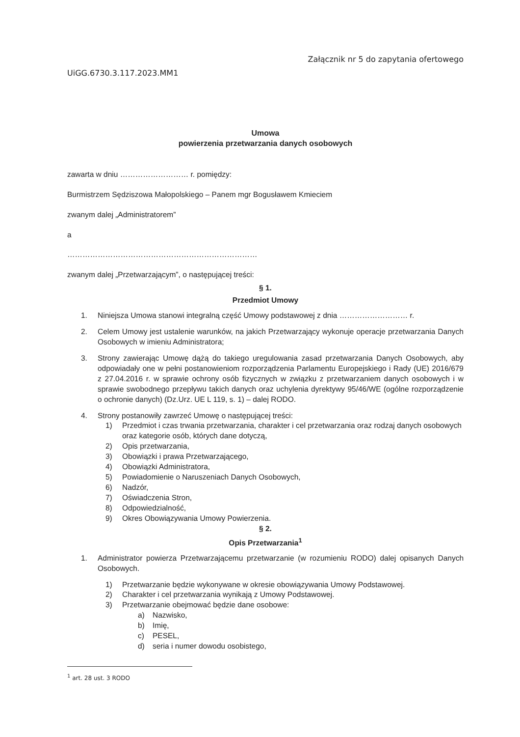UiGG.6730.3.117.2023.MM1
Załącznik nr 5 do zapytania ofertowego
Umowa
powierzenia przetwarzania danych osobowych
zawarta w dniu ……………………… r. pomiędzy:
Burmistrzem Sędziszowa Małopolskiego – Panem mgr Bogusławem Kmieciem
zwanym dalej „Administratorem”
a
…………………………………………………………………
zwanym dalej „Przetwarzającym”, o następującej treści:
§ 1.
Przedmiot Umowy
1. Niniejsza Umowa stanowi integralną część Umowy podstawowej z dnia ……………………… r.
2. Celem Umowy jest ustalenie warunków, na jakich Przetwarzający wykonuje operacje przetwarzania Danych Osobowych w imieniu Administratora;
3. Strony zawierając Umowę dążą do takiego uregulowania zasad przetwarzania Danych Osobowych, aby odpowiadały one w pełni postanowieniom rozporządzenia Parlamentu Europejskiego i Rady (UE) 2016/679 z 27.04.2016 r. w sprawie ochrony osób fizycznych w związku z przetwarzaniem danych osobowych i w sprawie swobodnego przepływu takich danych oraz uchylenia dyrektywy 95/46/WE (ogólne rozporządzenie o ochronie danych) (Dz.Urz. UE L 119, s. 1) – dalej RODO.
4. Strony postanowiły zawrzeć Umowę o następującej treści:
1) Przedmiot i czas trwania przetwarzania, charakter i cel przetwarzania oraz rodzaj danych osobowych oraz kategorie osób, których dane dotyczą,
2) Opis przetwarzania,
3) Obowiązki i prawa Przetwarzającego,
4) Obowiązki Administratora,
5) Powiadomienie o Naruszeniach Danych Osobowych,
6) Nadzór,
7) Oświadczenia Stron,
8) Odpowiedzialność,
9) Okres Obowiązywania Umowy Powierzenia.
§ 2.
Opis Przetwarzania<sup>1</sup>
1. Administrator powierza Przetwarzającemu przetwarzanie (w rozumieniu RODO) dalej opisanych Danych Osobowych.
1) Przetwarzanie będzie wykonywane w okresie obowiązywania Umowy Podstawowej.
2) Charakter i cel przetwarzania wynikają z Umowy Podstawowej.
3) Przetwarzanie obejmować będzie dane osobowe:
a) Nazwisko,
b) Imię,
c) PESEL,
d) seria i numer dowodu osobistego,
<sup>1</sup> art. 28 ust. 3 RODO